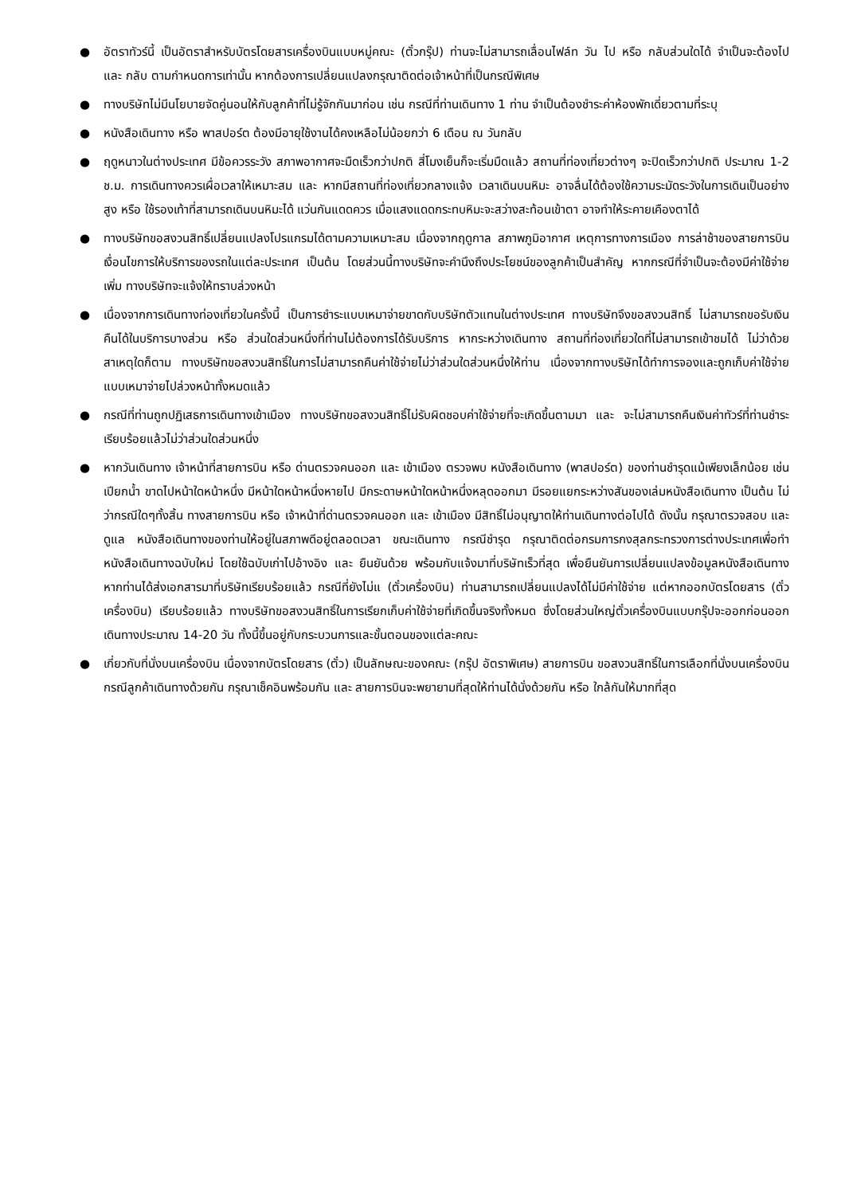● อัตราทัวร์นี้ เป็นอัตราสำหรับบัตรโดยสารเครื่องบินแบบหมู่คณะ (ตั๋วกรุ๊ป) ท่านจะไม่สามารถเลื่อนไฟล์ท วัน ไป หรือ กลับส่วนใดได้ จำเป็นจะต้องไป และ กลับ ตามกำหนดการเท่านั้น หากต้องการเปลี่ยนแปลงกรุณาติดต่อเจ้าหน้าที่เป็นกรณีพิเศษ
● ทางบริษัทไม่มีนโยบายจัดคู่นอนให้กับลูกค้าที่ไม่รู้จักกันมาก่อน เช่น กรณีที่ท่านเดินทาง 1 ท่าน จำเป็นต้องชำระค่าห้องพักเดี่ยวตามที่ระบุ
● หนังสือเดินทาง หรือ พาสปอร์ต ต้องมีอายุใช้งานได้คงเหลือไม่น้อยกว่า 6 เดือน ณ วันกลับ
● ฤดูหนาวในต่างประเทศ มีข้อควรระวัง สภาพอากาศจะมืดเร็วกว่าปกติ สี่โมงเย็นก็จะเริ่มมืดแล้ว สถานที่ท่องเที่ยวต่างๆ จะปิดเร็วกว่าปกติ ประมาณ 1-2 ช.ม. การเดินทางควรเผื่อเวลาให้เหมาะสม และ หากมีสถานที่ท่องเที่ยวกลางแจ้ง เวลาเดินบนหิมะ อาจลื่นได้ต้องใช้ความระมัดระวังในการเดินเป็นอย่างสูง หรือ ใช้รองเท้าที่สามารถเดินบนหิมะได้ แว่นกันแดดควร เมื่อแสงแดดกระทบหิมะจะสว่างสะท้อนเข้าตา อาจทำให้ระคายเคืองตาได้
● ทางบริษัทขอสงวนสิทธิ์เปลี่ยนแปลงโปรแกรมได้ตามความเหมาะสม เนื่องจากฤดูกาล สภาพภูมิอากาศ เหตุการทางการเมือง การล่าช้าของสายการบิน เงื่อนไขการให้บริการของรถในแต่ละประเทศ เป็นต้น โดยส่วนนี้ทางบริษัทจะคำนึงถึงประโยชน์ของลูกค้าเป็นสำคัญ หากกรณีที่จำเป็นจะต้องมีค่าใช้จ่ายเพิ่ม ทางบริษัทจะแจ้งให้ทราบล่วงหน้า
● เนื่องจากการเดินทางท่องเที่ยวในครั้งนี้ เป็นการชำระแบบเหมาจ่ายขาดกับบริษัทตัวแทนในต่างประเทศ ทางบริษัทจึงขอสงวนสิทธิ์ ไม่สามารถขอรับเงินคืนได้ในบริการบางส่วน หรือ ส่วนใดส่วนหนึ่งที่ท่านไม่ต้องการได้รับบริการ หากระหว่างเดินทาง สถานที่ท่องเที่ยวใดที่ไม่สามารถเข้าชมได้ ไม่ว่าด้วยสาเหตุใดก็ตาม ทางบริษัทขอสงวนสิทธิ์ในการไม่สามารถคืนค่าใช้จ่ายไม่ว่าส่วนใดส่วนหนึ่งให้ท่าน เนื่องจากทางบริษัทได้ทำการจองและถูกเก็บค่าใช้จ่ายแบบเหมาจ่ายไปล่วงหน้าทั้งหมดแล้ว
● กรณีที่ท่านถูกปฏิเสธการเดินทางเข้าเมือง ทางบริษัทขอสงวนสิทธิ์ไม่รับผิดชอบค่าใช้จ่ายที่จะเกิดขึ้นตามมา และ จะไม่สามารถคืนเงินค่าทัวร์ที่ท่านชำระเรียบร้อยแล้วไม่ว่าส่วนใดส่วนหนึ่ง
● หากวันเดินทาง เจ้าหน้าที่สายการบิน หรือ ด่านตรวจคนออก และ เข้าเมือง ตรวจพบ หนังสือเดินทาง (พาสปอร์ต) ของท่านชำรุดแม้เพียงเล็กน้อย เช่น เปียกน้ำ ขาดไปหน้าใดหน้าหนึ่ง มีหน้าใดหน้าหนึ่งหายไป มีกระดาษหน้าใดหน้าหนึ่งหลุดออกมา มีรอยแยกระหว่างสันของเล่มหนังสือเดินทาง เป็นต้น ไม่ว่ากรณีใดๆทั้งสิ้น ทางสายการบิน หรือ เจ้าหน้าที่ด่านตรวจคนออก และ เข้าเมือง มีสิทธิ์ไม่อนุญาตให้ท่านเดินทางต่อไปได้ ดังนั้น กรุณาตรวจสอบ และ ดูแล หนังสือเดินทางของท่านให้อยู่ในสภาพดีอยู่ตลอดเวลา ขณะเดินทาง กรณีชำรุด กรุณาติดต่อกรมการกงสุลกระทรวงการต่างประเทศเพื่อทำหนังสือเดินทางฉบับใหม่ โดยใช้ฉบับเก่าไปอ้างอิง และ ยืนยันด้วย พร้อมกับแจ้งมาที่บริษัทเร็วที่สุด เพื่อยืนยันการเปลี่ยนแปลงข้อมูลหนังสือเดินทาง หากท่านได้ส่งเอกสารมาที่บริษัทเรียบร้อยแล้ว กรณีที่ยังไม่แ (ตั๋วเครื่องบิน) ท่านสามารถเปลี่ยนแปลงได้ไม่มีค่าใช้จ่าย แต่หากออกบัตรโดยสาร (ตั๋วเครื่องบิน) เรียบร้อยแล้ว ทางบริษัทขอสงวนสิทธิ์ในการเรียกเก็บค่าใช้จ่ายที่เกิดขึ้นจริงทั้งหมด ซึ่งโดยส่วนใหญ่ตั๋วเครื่องบินแบบกรุ๊ปจะออกก่อนออกเดินทางประมาณ 14-20 วัน ทั้งนี้ขึ้นอยู่กับกระบวนการและขั้นตอนของแต่ละคณะ
● เกี่ยวกับที่นั่งบนเครื่องบิน เนื่องจากบัตรโดยสาร (ตั๋ว) เป็นลักษณะของคณะ (กรุ๊ป อัตราพิเศษ) สายการบิน ขอสงวนสิทธิ์ในการเลือกที่นั่งบนเครื่องบิน กรณีลูกค้าเดินทางด้วยกัน กรุณาเช็คอินพร้อมกัน และ สายการบินจะพยายามที่สุดให้ท่านได้นั่งด้วยกัน หรือ ใกล้กันให้มากที่สุด